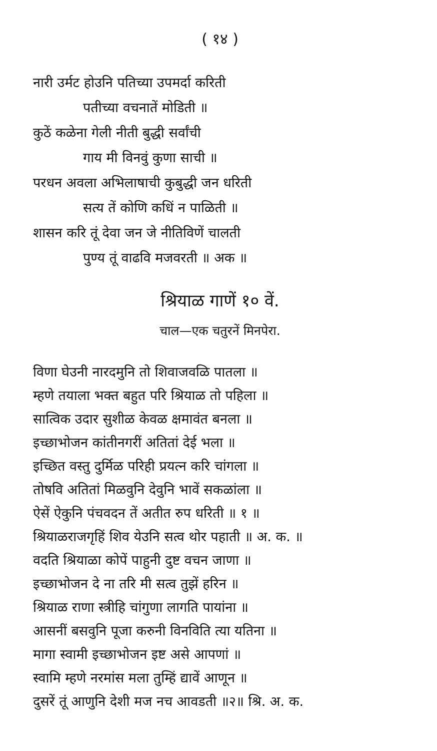( १४ )
नारी उर्मट होउनि पतिच्या उपमर्दा करिती
पतीच्या वचनातें मोडिती ॥
कुठें कळेना गेली नीती बुद्धी सर्वांची
गाय मी विनवुं कुणा साची ॥
परधन अवला अभिलाषाची कुबुद्धी जन धरिती
सत्य तें कोणि कधिं न पाळिती ॥
शासन करि तूं देवा जन जे नीतिविणें चालती
पुण्य तूं वाढवि मजवरती ॥ अक ॥
श्रियाळ गाणें १० वें.
चाल—एक चतुरनें मिनपेरा.
विणा घेउनी नारदमुनि तो शिवाजवळि पातला ॥
म्हणे तयाला भक्त बहुत परि श्रियाळ तो पहिला ॥
सात्विक उदार सुशीळ केवळ क्षमावंत बनला ॥
इच्छाभोजन कांतीनगरीं अतितां देई भला ॥
इच्छित वस्तु दुर्मिळ परिही प्रयत्न करि चांगला ॥
तोषवि अतितां मिळवुनि देवुनि भावें सकळांला ॥
ऐसें ऐकुनि पंचवदन तें अतीत रुप धरिती ॥ १ ॥
श्रियाळराजगृहिं शिव येउनि सत्व थोर पहाती ॥ अ. क. ॥
वदति श्रियाळा कोपें पाहुनी दुष्ट वचन जाणा ॥
इच्छाभोजन दे ना तरि मी सत्व तुझें हरिन ॥
श्रियाळ राणा स्त्रीहि चांगुणा लागति पायांना ॥
आसनीं बसवुनि पूजा करुनी विनविति त्या यतिना ॥
मागा स्वामी इच्छाभोजन इष्ट असे आपणां ॥
स्वामि म्हणे नरमांस मला तुम्हिं द्यावें आणून ॥
दुसरें तूं आणुनि देशी मज नच आवडती ॥२॥ श्रि. अ. क.